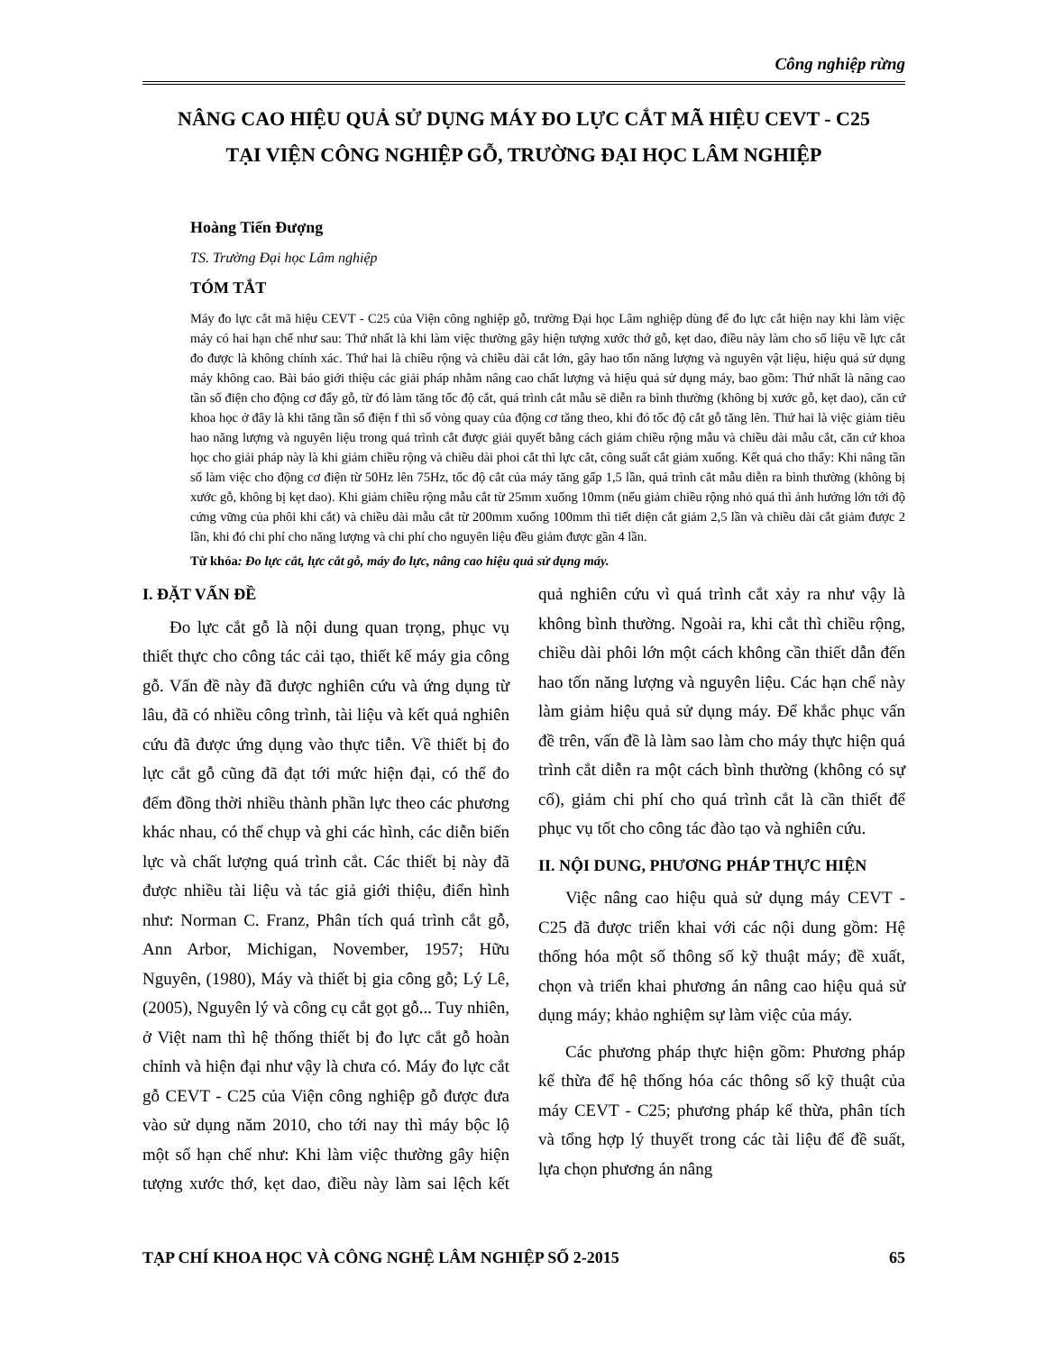Công nghiệp rừng
NÂNG CAO HIỆU QUẢ SỬ DỤNG MÁY ĐO LỰC CẮT MÃ HIỆU CEVT - C25
TẠI VIỆN CÔNG NGHIỆP GỖ, TRƯỜNG ĐẠI HỌC LÂM NGHIỆP
Hoàng Tiến Đượng
TS. Trường Đại học Lâm nghiệp
TÓM TẮT
Máy đo lực cắt mã hiệu CEVT - C25 của Viện công nghiệp gỗ, trường Đại học Lâm nghiệp dùng để đo lực cắt hiện nay khi làm việc máy có hai hạn chế như sau: Thứ nhất là khi làm việc thường gây hiện tượng xước thớ gỗ, kẹt dao, điều này làm cho số liệu về lực cắt đo được là không chính xác. Thứ hai là chiều rộng và chiều dài cắt lớn, gây hao tốn năng lượng và nguyên vật liệu, hiệu quả sử dụng máy không cao. Bài báo giới thiệu các giải pháp nhằm nâng cao chất lượng và hiệu quả sử dụng máy, bao gồm: Thứ nhất là nâng cao tần số điện cho động cơ đẩy gỗ, từ đó làm tăng tốc độ cắt, quá trình cắt mẫu sẽ diễn ra bình thường (không bị xước gỗ, kẹt dao), căn cứ khoa học ở đây là khi tăng tần số điện f thì số vòng quay của động cơ tăng theo, khi đó tốc độ cắt gỗ tăng lên. Thứ hai là việc giảm tiêu hao năng lượng và nguyên liệu trong quá trình cắt được giải quyết bằng cách giảm chiều rộng mẫu và chiều dài mẫu cắt, căn cứ khoa học cho giải pháp này là khi giảm chiều rộng và chiều dài phoi cắt thì lực cắt, công suất cắt giảm xuống. Kết quả cho thấy: Khi nâng tần số làm việc cho động cơ điện từ 50Hz lên 75Hz, tốc độ cắt của máy tăng gấp 1,5 lần, quá trình cắt mẫu diễn ra bình thường (không bị xước gỗ, không bị kẹt dao). Khi giảm chiều rộng mẫu cắt từ 25mm xuống 10mm (nếu giảm chiều rộng nhỏ quá thì ảnh hưởng lớn tới độ cứng vững của phôi khi cắt) và chiều dài mẫu cắt từ 200mm xuống 100mm thì tiết diện cắt giảm 2,5 lần và chiều dài cắt giảm được 2 lần, khi đó chi phí cho năng lượng và chi phí cho nguyên liệu đều giảm được gần 4 lần.
Từ khóa: Đo lực cắt, lực cắt gỗ, máy đo lực, nâng cao hiệu quả sử dụng máy.
I. ĐẶT VẤN ĐỀ
Đo lực cắt gỗ là nội dung quan trọng, phục vụ thiết thực cho công tác cải tạo, thiết kế máy gia công gỗ. Vấn đề này đã được nghiên cứu và ứng dụng từ lâu, đã có nhiều công trình, tài liệu và kết quả nghiên cứu đã được ứng dụng vào thực tiễn. Về thiết bị đo lực cắt gỗ cũng đã đạt tới mức hiện đại, có thể đo đếm đồng thời nhiều thành phần lực theo các phương khác nhau, có thể chụp và ghi các hình, các diễn biến lực và chất lượng quá trình cắt. Các thiết bị này đã được nhiều tài liệu và tác giả giới thiệu, điển hình như: Norman C. Franz, Phân tích quá trình cắt gỗ, Ann Arbor, Michigan, November, 1957; Hữu Nguyên, (1980), Máy và thiết bị gia công gỗ; Lý Lê, (2005), Nguyên lý và công cụ cắt gọt gỗ... Tuy nhiên, ở Việt nam thì hệ thống thiết bị đo lực cắt gỗ hoàn chỉnh và hiện đại như vậy là chưa có. Máy đo lực cắt gỗ CEVT - C25 của Viện công nghiệp gỗ được đưa vào sử dụng năm 2010, cho tới nay thì máy bộc lộ một số hạn chế như: Khi làm việc thường gây hiện tượng xước thớ, kẹt dao, điều này làm sai lệch kết quả nghiên cứu vì quá trình cắt xảy ra như vậy là không bình thường. Ngoài ra, khi cắt thì chiều rộng, chiều dài phôi lớn một cách không cần thiết dẫn đến hao tốn năng lượng và nguyên liệu. Các hạn chế này làm giảm hiệu quả sử dụng máy. Để khắc phục vấn đề trên, vấn đề là làm sao làm cho máy thực hiện quá trình cắt diễn ra một cách bình thường (không có sự cố), giảm chi phí cho quá trình cắt là cần thiết để phục vụ tốt cho công tác đào tạo và nghiên cứu.
II. NỘI DUNG, PHƯƠNG PHÁP THỰC HIỆN
Việc nâng cao hiệu quả sử dụng máy CEVT - C25 đã được triển khai với các nội dung gồm: Hệ thống hóa một số thông số kỹ thuật máy; đề xuất, chọn và triển khai phương án nâng cao hiệu quả sử dụng máy; khảo nghiệm sự làm việc của máy.
Các phương pháp thực hiện gồm: Phương pháp kế thừa để hệ thống hóa các thông số kỹ thuật của máy CEVT - C25; phương pháp kế thừa, phân tích và tổng hợp lý thuyết trong các tài liệu để đề suất, lựa chọn phương án nâng
TẠP CHÍ KHOA HỌC VÀ CÔNG NGHỆ LÂM NGHIỆP SỐ 2-2015 65